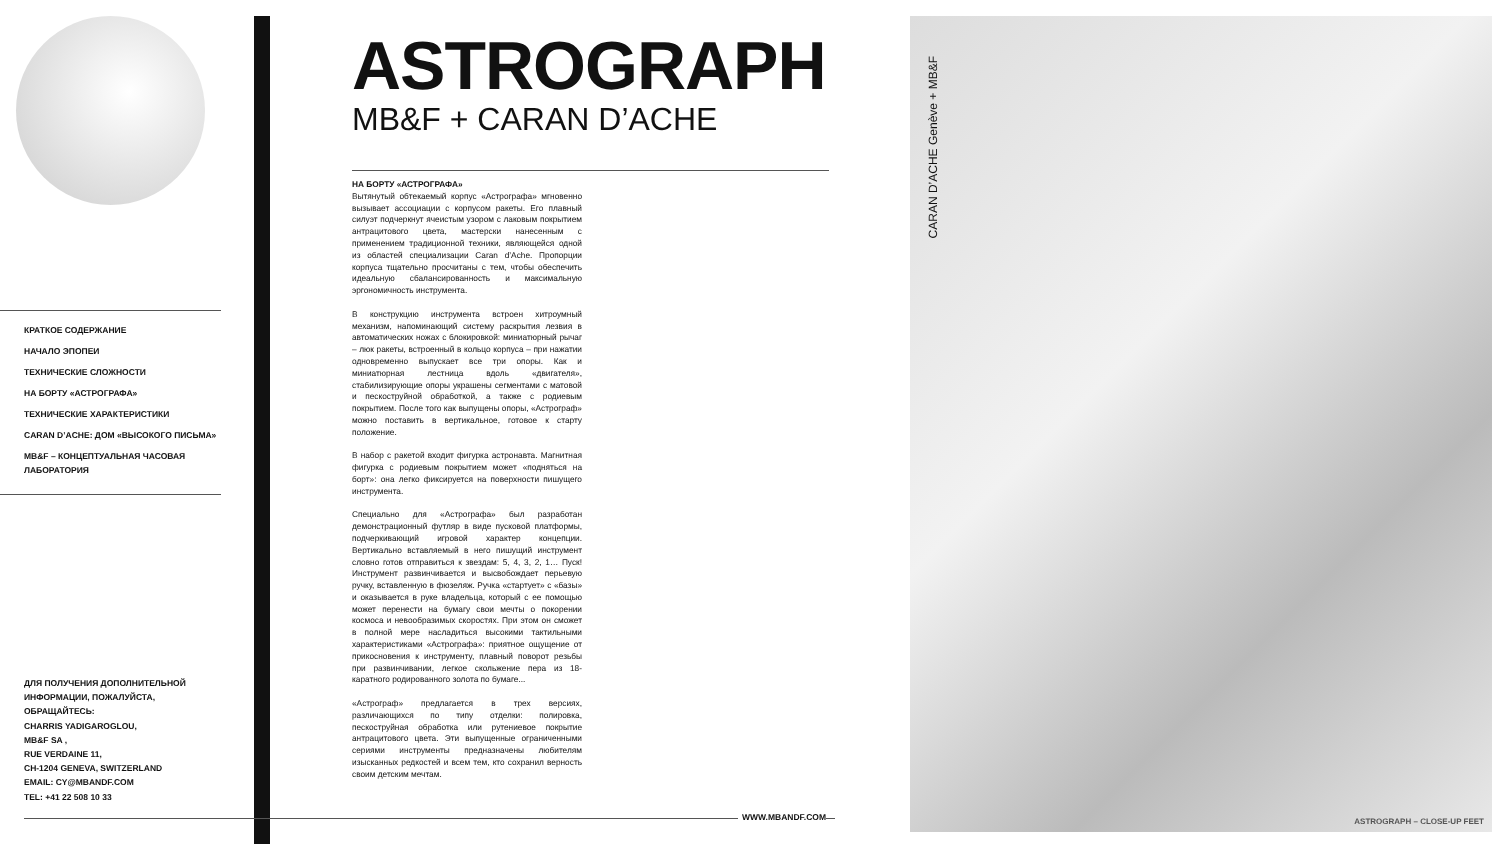КРАТКОЕ СОДЕРЖАНИЕ
НАЧАЛО ЭПОПЕИ
ТЕХНИЧЕСКИЕ СЛОЖНОСТИ
НА БОРТУ «АСТРОГРАФА»
ТЕХНИЧЕСКИЕ ХАРАКТЕРИСТИКИ
CARAN D’ACHE: ДОМ «ВЫСОКОГО ПИСЬМА»
MB&F – КОНЦЕПТУАЛЬНАЯ ЧАСОВАЯ ЛАБОРАТОРИЯ
ДЛЯ ПОЛУЧЕНИЯ ДОПОЛНИТЕЛЬНОЙ
ИНФОРМАЦИИ, ПОЖАЛУЙСТА,
ОБРАЩАЙТЕСЬ:
CHARRIS YADIGAROGLOU,
MB&F SA ,
RUE VERDAINE 11,
CH-1204 GENEVA, SWITZERLAND
EMAIL: CY@MBANDF.COM
TEL: +41 22 508 10 33
ASTROGRAPH
MB&F + CARAN D’ACHE
НА БОРТУ «АСТРОГРАФА»
Вытянутый обтекаемый корпус «Астрографа» мгновенно вызывает ассоциации с корпусом ракеты. Его плавный силуэт подчеркнут ячеистым узором с лаковым покрытием антрацитового цвета, мастерски нанесенным с применением традиционной техники, являющейся одной из областей специализации Caran d’Ache. Пропорции корпуса тщательно просчитаны с тем, чтобы обеспечить идеальную сбалансированность и максимальную эргономичность инструмента.
В конструкцию инструмента встроен хитроумный механизм, напоминающий систему раскрытия лезвия в автоматических ножах с блокировкой: миниатюрный рычаг – люк ракеты, встроенный в кольцо корпуса – при нажатии одновременно выпускает все три опоры. Как и миниатюрная лестница вдоль «двигателя», стабилизирующие опоры украшены сегментами с матовой и пескоструйной обработкой, а также с родиевым покрытием. После того как выпущены опоры, «Астрограф» можно поставить в вертикальное, готовое к старту положение.
В набор с ракетой входит фигурка астронавта. Магнитная фигурка с родиевым покрытием может «подняться на борт»: она легко фиксируется на поверхности пишущего инструмента.
Специально для «Астрографа» был разработан демонстрационный футляр в виде пусковой платформы, подчеркивающий игровой характер концепции. Вертикально вставляемый в него пишущий инструмент словно готов отправиться к звездам: 5, 4, 3, 2, 1… Пуск! Инструмент развинчивается и высвобождает перьевую ручку, вставленную в фюзеляж. Ручка «стартует» с «базы» и оказывается в руке владельца, который с ее помощью может перенести на бумагу свои мечты о покорении космоса и невообразимых скоростях. При этом он сможет в полной мере насладиться высокими тактильными характеристиками «Астрографа»: приятное ощущение от прикосновения к инструменту, плавный поворот резьбы при развинчивании, легкое скольжение пера из 18-каратного родированного золота по бумаге...
«Астрограф» предлагается в трех версиях, различающихся по типу отделки: полировка, пескоструйная обработка или рутениевое покрытие антрацитового цвета. Эти выпущенные ограниченными сериями инструменты предназначены любителям изысканных редкостей и всем тем, кто сохранил верность своим детским мечтам.
WWW.MBANDF.COM
CARAN D’ACHE Genève + MB&F
ASTROGRAPH – CLOSE-UP FEET